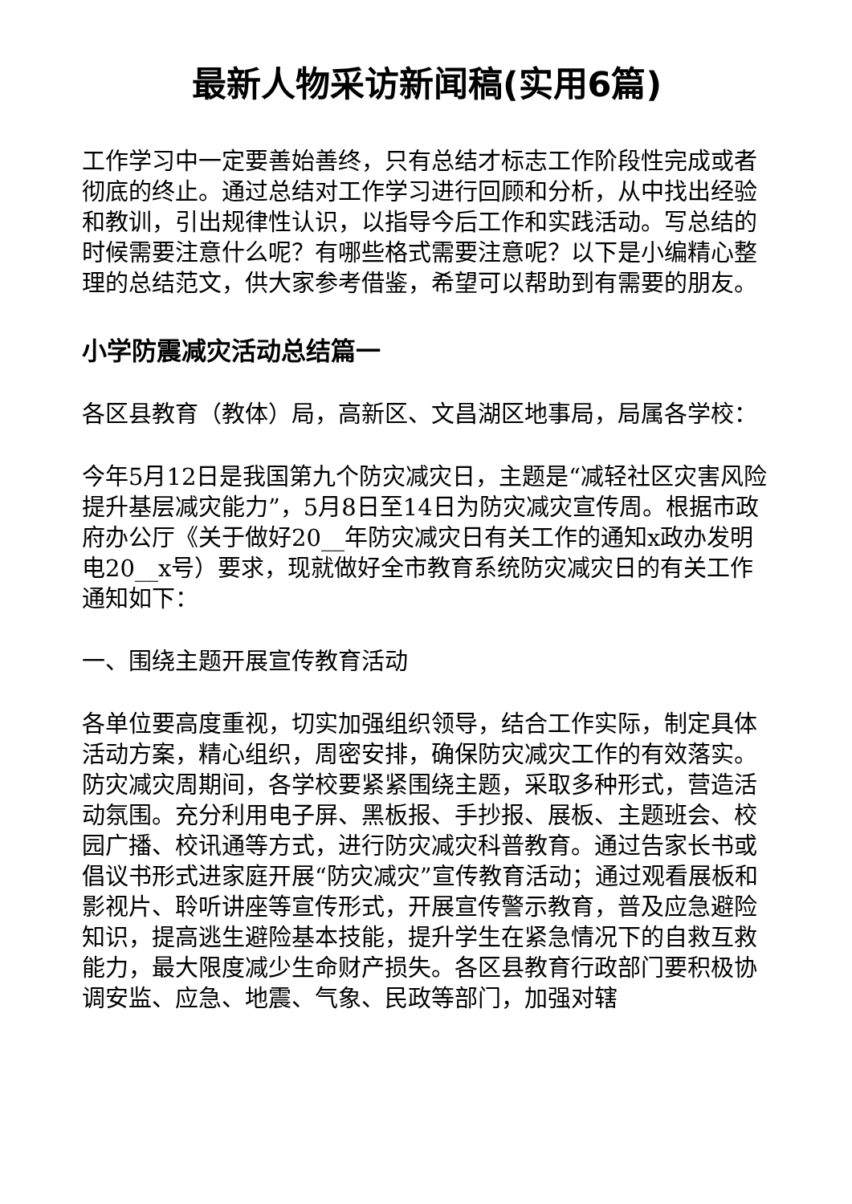最新人物采访新闻稿(实用6篇)
工作学习中一定要善始善终，只有总结才标志工作阶段性完成或者彻底的终止。通过总结对工作学习进行回顾和分析，从中找出经验和教训，引出规律性认识，以指导今后工作和实践活动。写总结的时候需要注意什么呢？有哪些格式需要注意呢？以下是小编精心整理的总结范文，供大家参考借鉴，希望可以帮助到有需要的朋友。
小学防震减灾活动总结篇一
各区县教育（教体）局，高新区、文昌湖区地事局，局属各学校：
今年5月12日是我国第九个防灾减灾日，主题是“减轻社区灾害风险提升基层减灾能力”，5月8日至14日为防灾减灾宣传周。根据市政府办公厅《关于做好20__年防灾减灾日有关工作的通知x政办发明电20__x号）要求，现就做好全市教育系统防灾减灾日的有关工作通知如下：
一、围绕主题开展宣传教育活动
各单位要高度重视，切实加强组织领导，结合工作实际，制定具体活动方案，精心组织，周密安排，确保防灾减灾工作的有效落实。防灾减灾周期间，各学校要紧紧围绕主题，采取多种形式，营造活动氛围。充分利用电子屏、黑板报、手抄报、展板、主题班会、校园广播、校讯通等方式，进行防灾减灾科普教育。通过告家长书或倡议书形式进家庭开展“防灾减灾”宣传教育活动；通过观看展板和影视片、聆听讲座等宣传形式，开展宣传警示教育，普及应急避险知识，提高逃生避险基本技能，提升学生在紧急情况下的自救互救能力，最大限度减少生命财产损失。各区县教育行政部门要积极协调安监、应急、地震、气象、民政等部门，加强对辖